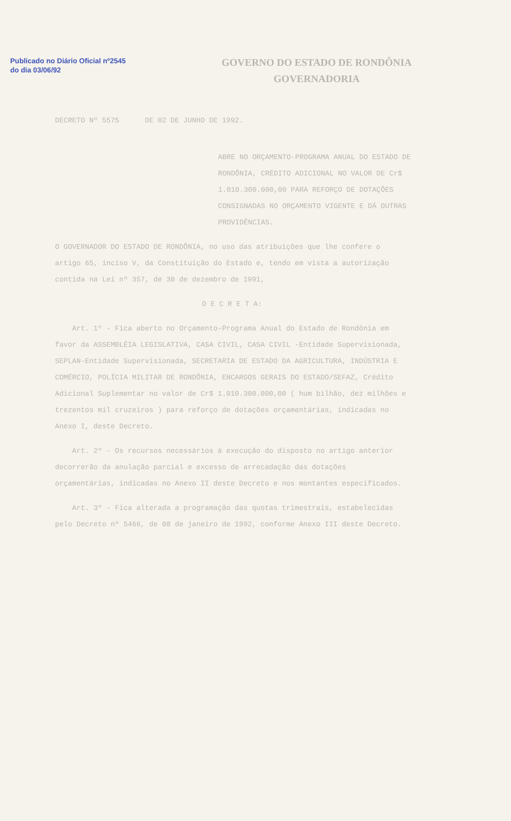Publicado no Diário Oficial nº2545 do dia 03/06/92
GOVERNO DO ESTADO DE RONDÔNIA
GOVERNADORIA
DECRETO Nº 5575 DE 02 DE JUNHO DE 1992.
ABRE NO ORÇAMENTO-PROGRAMA ANUAL DO ESTADO DE RONDÔNIA, CRÉDITO ADICIONAL NO VALOR DE Cr$ 1.010.300.000,00 PARA REFORÇO DE DOTAÇÕES CONSIGNADAS NO ORÇAMENTO VIGENTE E DÁ OUTRAS PROVIDÊNCIAS.
O GOVERNADOR DO ESTADO DE RONDÔNIA, no uso das atribuições que lhe confere o artigo 65, inciso V, da Constituição do Estado e, tendo em vista a autorização contida na Lei nº 357, de 30 de dezembro de 1991,
D E C R E T A:
Art. 1º - Fica aberto no Orçamento-Programa Anual do Estado de Rondônia em favor da ASSEMBLÉIA LEGISLATIVA, CASA CIVIL, CASA CIVIL -Entidade Supervisionada, SEPLAN-Entidade Supervisionada, SECRETARIA DE ESTADO DA AGRICULTURA, INDÚSTRIA E COMÉRCIO, POLÍCIA MILITAR DE RONDÔNIA, ENCARGOS GERAIS DO ESTADO/SEFAZ, Crédito Adicional Suplementar no valor de Cr$ 1.010.300.000,00 ( hum bilhão, dez milhões e trezentos mil cruzeiros ) para reforço de dotações orçamentárias, indicadas no Anexo I, deste Decreto.
Art. 2º - Os recursos necessários à execução do disposto no artigo anterior decorrerão da anulação parcial e excesso de arrecadação das dotações orçamentárias, indicadas no Anexo II deste Decreto e nos montantes especificados.
Art. 3º - Fica alterada a programação das quotas trimestrais, estabelecidas pelo Decreto nº 5466, de 08 de janeiro de 1992, conforme Anexo III deste Decreto.